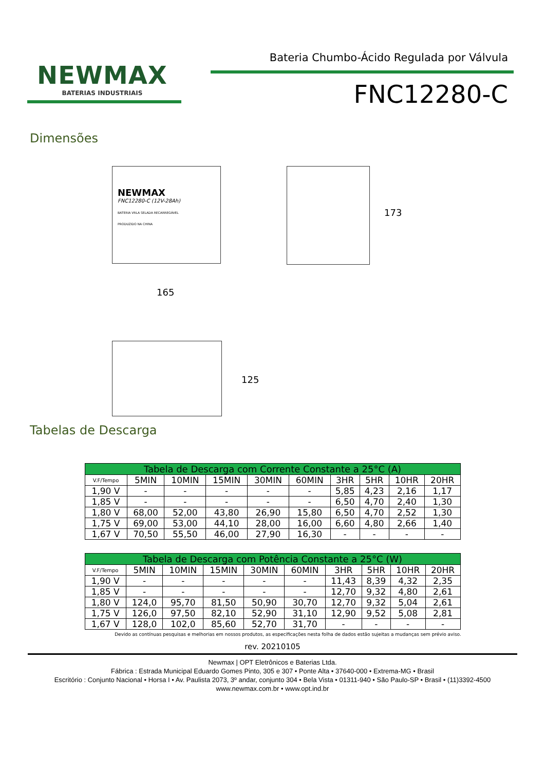NEWMAX
BATERIAS INDUSTRIAIS
Bateria Chumbo-Ácido Regulada por Válvula
FNC12280-C
Dimensões
NEWMAX
FNC12280-C (12V-28Ah)
BATERIA VRLA SELADA RECARREGÁVEL
PRODUZIDO NA CHINA
173
165
125
Tabelas de Descarga
| Tabela de Descarga com Corrente Constante a 25°C (A) | | | | | | | | | |
| --- | --- | --- | --- | --- | --- | --- | --- | --- | --- |
| V.F/Tempo | 5MIN | 10MIN | 15MIN | 30MIN | 60MIN | 3HR | 5HR | 10HR | 20HR |
| 1,90 V | - | - | - | - | - | 5,85 | 4,23 | 2,16 | 1,17 |
| 1,85 V | - | - | - | - | - | 6,50 | 4,70 | 2,40 | 1,30 |
| 1,80 V | 68,00 | 52,00 | 43,80 | 26,90 | 15,80 | 6,50 | 4,70 | 2,52 | 1,30 |
| 1,75 V | 69,00 | 53,00 | 44,10 | 28,00 | 16,00 | 6,60 | 4,80 | 2,66 | 1,40 |
| 1,67 V | 70,50 | 55,50 | 46,00 | 27,90 | 16,30 | - | - | - | - |
| Tabela de Descarga com Potência Constante a 25°C (W) | | | | | | | | | |
| --- | --- | --- | --- | --- | --- | --- | --- | --- | --- |
| V.F/Tempo | 5MIN | 10MIN | 15MIN | 30MIN | 60MIN | 3HR | 5HR | 10HR | 20HR |
| 1,90 V | - | - | - | - | - | 11,43 | 8,39 | 4,32 | 2,35 |
| 1,85 V | - | - | - | - | - | 12,70 | 9,32 | 4,80 | 2,61 |
| 1,80 V | 124,0 | 95,70 | 81,50 | 50,90 | 30,70 | 12,70 | 9,32 | 5,04 | 2,61 |
| 1,75 V | 126,0 | 97,50 | 82,10 | 52,90 | 31,10 | 12,90 | 9,52 | 5,08 | 2,81 |
| 1,67 V | 128,0 | 102,0 | 85,60 | 52,70 | 31,70 | - | - | - | - |
Devido as contínuas pesquisas e melhorias em nossos produtos, as especificações nesta folha de dados estão sujeitas a mudanças sem prévio aviso.
rev. 20210105
Newmax | OPT Eletrônicos e Baterias Ltda.
Fábrica : Estrada Municipal Eduardo Gomes Pinto, 305 e 307 • Ponte Alta • 37640-000 • Extrema-MG • Brasil
Escritório : Conjunto Nacional • Horsa I • Av. Paulista 2073, 3º andar, conjunto 304 • Bela Vista • 01311-940 • São Paulo-SP • Brasil • (11)3392-4500
www.newmax.com.br • www.opt.ind.br